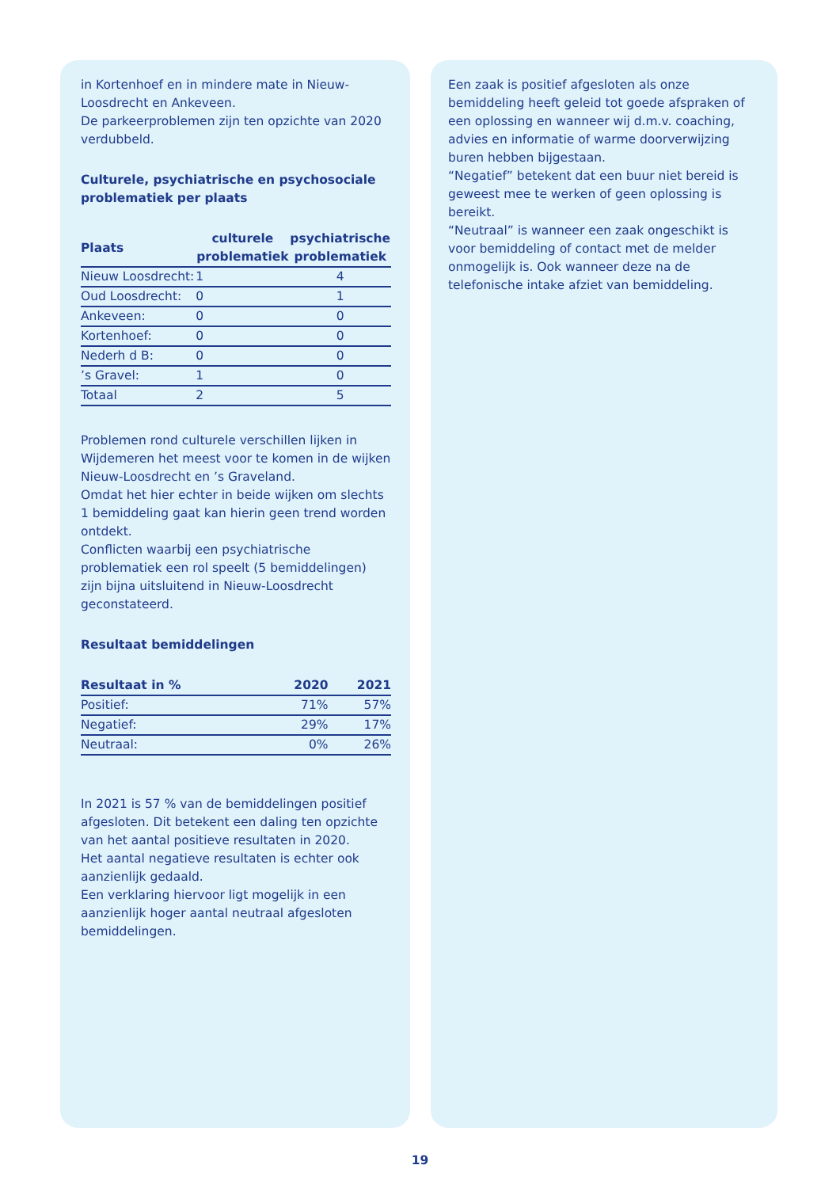in Kortenhoef en in mindere mate in Nieuw-Loosdrecht en Ankeveen.
De parkeerproblemen zijn ten opzichte van 2020 verdubbeld.
Culturele, psychiatrische en psychosociale problematiek per plaats
| Plaats | culturele problematiek | psychiatrische problematiek |
| --- | --- | --- |
| Nieuw Loosdrecht: | 1 | 4 |
| Oud Loosdrecht: | 0 | 1 |
| Ankeveen: | 0 | 0 |
| Kortenhoef: | 0 | 0 |
| Nederh d B: | 0 | 0 |
| ’s Gravel: | 1 | 0 |
| Totaal | 2 | 5 |
Problemen rond culturele verschillen lijken in Wijdemeren het meest voor te komen in de wijken Nieuw-Loosdrecht en ’s Graveland.
Omdat het hier echter in beide wijken om slechts 1 bemiddeling gaat kan hierin geen trend worden ontdekt.
Conflicten waarbij een psychiatrische problematiek een rol speelt (5 bemiddelingen) zijn bijna uitsluitend in Nieuw-Loosdrecht geconstateerd.
Resultaat bemiddelingen
| Resultaat in % | 2020 | 2021 |
| --- | --- | --- |
| Positief: | 71% | 57% |
| Negatief: | 29% | 17% |
| Neutraal: | 0% | 26% |
In 2021 is 57 % van de bemiddelingen positief afgesloten. Dit betekent een daling ten opzichte van het aantal positieve resultaten in 2020.
Het aantal negatieve resultaten is echter ook aanzienlijk gedaald.
Een verklaring hiervoor ligt mogelijk in een aanzienlijk hoger aantal neutraal afgesloten bemiddelingen.
Een zaak is positief afgesloten als onze bemiddeling heeft geleid tot goede afspraken of een oplossing en wanneer wij d.m.v. coaching, advies en informatie of warme doorverwijzing buren hebben bijgestaan.
“Negatief” betekent dat een buur niet bereid is geweest mee te werken of geen oplossing is bereikt.
“Neutraal” is wanneer een zaak ongeschikt is voor bemiddeling of contact met de melder onmogelijk is. Ook wanneer deze na de telefonische intake afziet van bemiddeling.
19